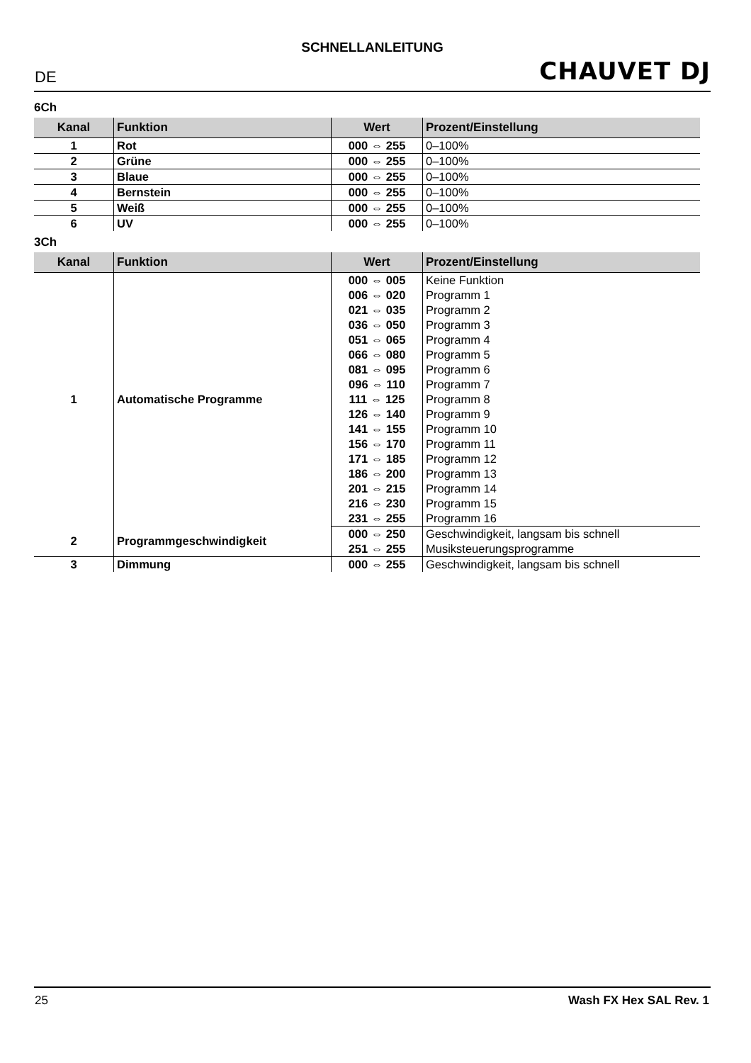SCHNELLANLEITUNG
DE CHAUVET DJ
6Ch
| Kanal | Funktion | Wert | Prozent/Einstellung |
| --- | --- | --- | --- |
| 1 | Rot | 000 ⇔ 255 | 0–100% |
| 2 | Grüne | 000 ⇔ 255 | 0–100% |
| 3 | Blaue | 000 ⇔ 255 | 0–100% |
| 4 | Bernstein | 000 ⇔ 255 | 0–100% |
| 5 | Weiß | 000 ⇔ 255 | 0–100% |
| 6 | UV | 000 ⇔ 255 | 0–100% |
3Ch
| Kanal | Funktion | Wert | Prozent/Einstellung |
| --- | --- | --- | --- |
| 1 | Automatische Programme | 000 ⇔ 005 | Keine Funktion |
| | | 006 ⇔ 020 | Programm 1 |
| | | 021 ⇔ 035 | Programm 2 |
| | | 036 ⇔ 050 | Programm 3 |
| | | 051 ⇔ 065 | Programm 4 |
| | | 066 ⇔ 080 | Programm 5 |
| | | 081 ⇔ 095 | Programm 6 |
| | | 096 ⇔ 110 | Programm 7 |
| | | 111 ⇔ 125 | Programm 8 |
| | | 126 ⇔ 140 | Programm 9 |
| | | 141 ⇔ 155 | Programm 10 |
| | | 156 ⇔ 170 | Programm 11 |
| | | 171 ⇔ 185 | Programm 12 |
| | | 186 ⇔ 200 | Programm 13 |
| | | 201 ⇔ 215 | Programm 14 |
| | | 216 ⇔ 230 | Programm 15 |
| | | 231 ⇔ 255 | Programm 16 |
| 2 | Programmgeschwindigkeit | 000 ⇔ 250 | Geschwindigkeit, langsam bis schnell |
| | | 251 ⇔ 255 | Musiksteuerungsprogramme |
| 3 | Dimmung | 000 ⇔ 255 | Geschwindigkeit, langsam bis schnell |
25 Wash FX Hex SAL Rev. 1